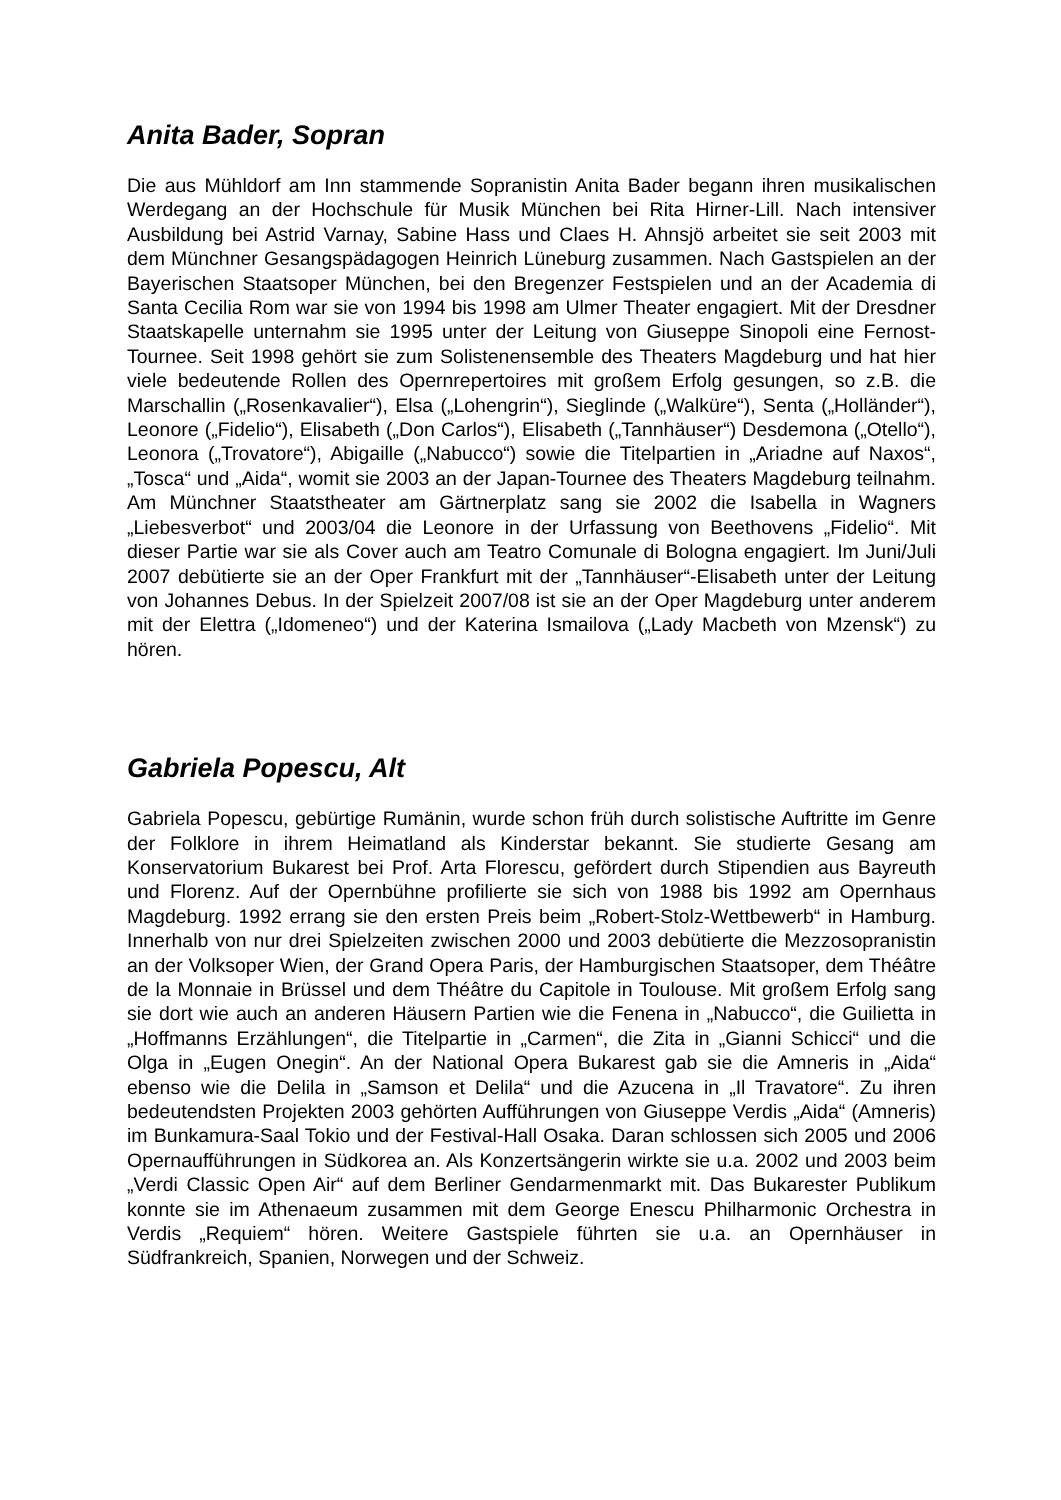Anita Bader, Sopran
Die aus Mühldorf am Inn stammende Sopranistin Anita Bader begann ihren musikalischen Werdegang an der Hochschule für Musik München bei Rita Hirner-Lill. Nach intensiver Ausbildung bei Astrid Varnay, Sabine Hass und Claes H. Ahnsjö arbeitet sie seit 2003 mit dem Münchner Gesangspädagogen Heinrich Lüneburg zusammen. Nach Gastspielen an der Bayerischen Staatsoper München, bei den Bregenzer Festspielen und an der Academia di Santa Cecilia Rom war sie von 1994 bis 1998 am Ulmer Theater engagiert. Mit der Dresdner Staatskapelle unternahm sie 1995 unter der Leitung von Giuseppe Sinopoli eine Fernost-Tournee. Seit 1998 gehört sie zum Solistenensemble des Theaters Magdeburg und hat hier viele bedeutende Rollen des Opernrepertoires mit großem Erfolg gesungen, so z.B. die Marschallin („Rosenkavalier“), Elsa („Lohengrin“), Sieglinde („Walküre“), Senta („Holländer“), Leonore („Fidelio“), Elisabeth („Don Carlos“), Elisabeth („Tannhäuser“) Desdemona („Otello“), Leonora („Trovatore“), Abigaille („Nabucco“) sowie die Titelpartien in „Ariadne auf Naxos“, „Tosca“ und „Aida“, womit sie 2003 an der Japan-Tournee des Theaters Magdeburg teilnahm. Am Münchner Staatstheater am Gärtnerplatz sang sie 2002 die Isabella in Wagners „Liebesverbot“ und 2003/04 die Leonore in der Urfassung von Beethovens „Fidelio“. Mit dieser Partie war sie als Cover auch am Teatro Comunale di Bologna engagiert. Im Juni/Juli 2007 debütierte sie an der Oper Frankfurt mit der „Tannhäuser“-Elisabeth unter der Leitung von Johannes Debus. In der Spielzeit 2007/08 ist sie an der Oper Magdeburg unter anderem mit der Elettra („Idomeneo“) und der Katerina Ismailova („Lady Macbeth von Mzensk“) zu hören.
Gabriela Popescu, Alt
Gabriela Popescu, gebürtige Rumänin, wurde schon früh durch solistische Auftritte im Genre der Folklore in ihrem Heimatland als Kinderstar bekannt. Sie studierte Gesang am Konservatorium Bukarest bei Prof. Arta Florescu, gefördert durch Stipendien aus Bayreuth und Florenz. Auf der Opernbühne profilierte sie sich von 1988 bis 1992 am Opernhaus Magdeburg. 1992 errang sie den ersten Preis beim „Robert-Stolz-Wettbewerb“ in Hamburg. Innerhalb von nur drei Spielzeiten zwischen 2000 und 2003 debütierte die Mezzosopranistin an der Volksoper Wien, der Grand Opera Paris, der Hamburgischen Staatsoper, dem Théâtre de la Monnaie in Brüssel und dem Théâtre du Capitole in Toulouse. Mit großem Erfolg sang sie dort wie auch an anderen Häusern Partien wie die Fenena in „Nabucco“, die Guilietta in „Hoffmanns Erzählungen“, die Titelpartie in „Carmen“, die Zita in „Gianni Schicci“ und die Olga in „Eugen Onegin“. An der National Opera Bukarest gab sie die Amneris in „Aida“ ebenso wie die Delila in „Samson et Delila“ und die Azucena in „Il Travatore“. Zu ihren bedeutendsten Projekten 2003 gehörten Aufführungen von Giuseppe Verdis „Aida“ (Amneris) im Bunkamura-Saal Tokio und der Festival-Hall Osaka. Daran schlossen sich 2005 und 2006 Opernaufführungen in Südkorea an. Als Konzertsängerin wirkte sie u.a. 2002 und 2003 beim „Verdi Classic Open Air“ auf dem Berliner Gendarmenmarkt mit. Das Bukarester Publikum konnte sie im Athenaeum zusammen mit dem George Enescu Philharmonic Orchestra in Verdis „Requiem“ hören. Weitere Gastspiele führten sie u.a. an Opernhäuser in Südfrankreich, Spanien, Norwegen und der Schweiz.